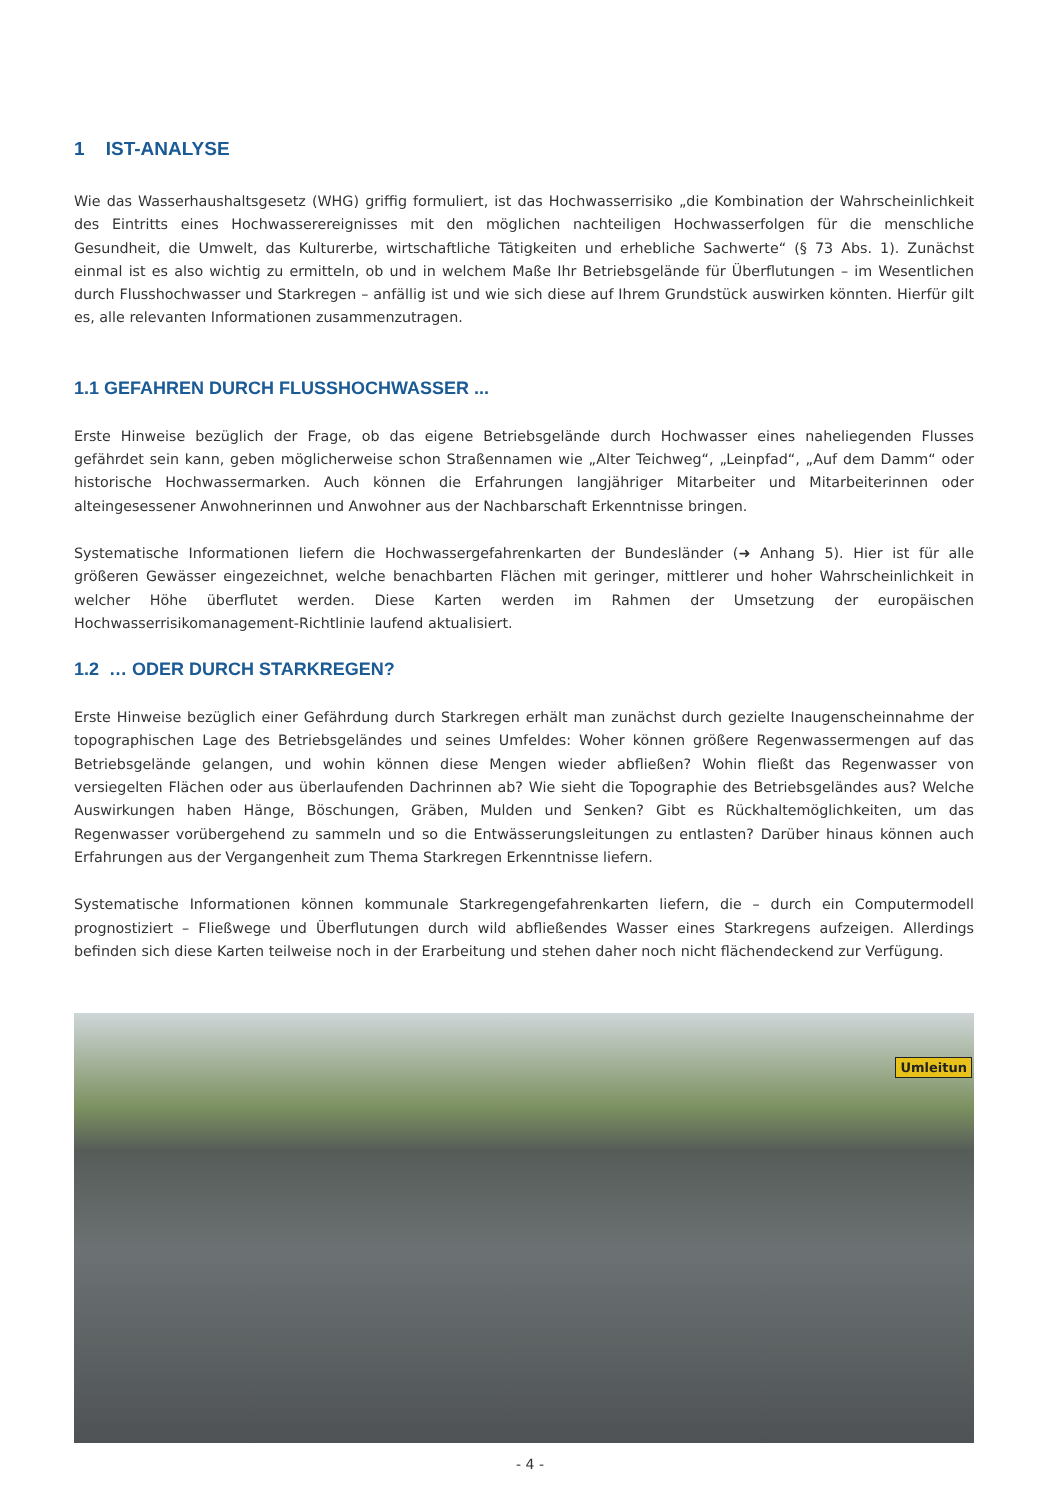1 IST-ANALYSE
Wie das Wasserhaushaltsgesetz (WHG) griffig formuliert, ist das Hochwasserrisiko „die Kombination der Wahrscheinlichkeit des Eintritts eines Hochwasserereignisses mit den möglichen nachteiligen Hochwasserfolgen für die menschliche Gesundheit, die Umwelt, das Kulturerbe, wirtschaftliche Tätigkeiten und erhebliche Sachwerte“ (§ 73 Abs. 1). Zunächst einmal ist es also wichtig zu ermitteln, ob und in welchem Maße Ihr Betriebsgelände für Überflutungen – im Wesentlichen durch Flusshochwasser und Starkregen – anfällig ist und wie sich diese auf Ihrem Grundstück auswirken könnten. Hierfür gilt es, alle relevanten Informationen zusammenzutragen.
1.1 GEFAHREN DURCH FLUSSHOCHWASSER ...
Erste Hinweise bezüglich der Frage, ob das eigene Betriebsgelände durch Hochwasser eines naheliegenden Flusses gefährdet sein kann, geben möglicherweise schon Straßennamen wie „Alter Teichweg“, „Leinpfad“, „Auf dem Damm“ oder historische Hochwassermarken. Auch können die Erfahrungen langjähriger Mitarbeiter und Mitarbeiterinnen oder alteingesessener Anwohnerinnen und Anwohner aus der Nachbarschaft Erkenntnisse bringen.
Systematische Informationen liefern die Hochwassergefahrenkarten der Bundesländer (➜ Anhang 5). Hier ist für alle größeren Gewässer eingezeichnet, welche benachbarten Flächen mit geringer, mittlerer und hoher Wahrscheinlichkeit in welcher Höhe überflutet werden. Diese Karten werden im Rahmen der Umsetzung der europäischen Hochwasserrisikomanagement-Richtlinie laufend aktualisiert.
1.2 … ODER DURCH STARKREGEN?
Erste Hinweise bezüglich einer Gefährdung durch Starkregen erhält man zunächst durch gezielte Inaugenscheinnahme der topographischen Lage des Betriebsgeländes und seines Umfeldes: Woher können größere Regenwassermengen auf das Betriebsgelände gelangen, und wohin können diese Mengen wieder abfließen? Wohin fließt das Regenwasser von versiegelten Flächen oder aus überlaufenden Dachrinnen ab? Wie sieht die Topographie des Betriebsgeländes aus? Welche Auswirkungen haben Hänge, Böschungen, Gräben, Mulden und Senken? Gibt es Rückhaltemöglichkeiten, um das Regenwasser vorübergehend zu sammeln und so die Entwässerungsleitungen zu entlasten? Darüber hinaus können auch Erfahrungen aus der Vergangenheit zum Thema Starkregen Erkenntnisse liefern.
Systematische Informationen können kommunale Starkregengefahrenkarten liefern, die – durch ein Computermodell prognostiziert – Fließwege und Überflutungen durch wild abfließendes Wasser eines Starkregens aufzeigen. Allerdings befinden sich diese Karten teilweise noch in der Erarbeitung und stehen daher noch nicht flächendeckend zur Verfügung.
Umleitun
- 4 -